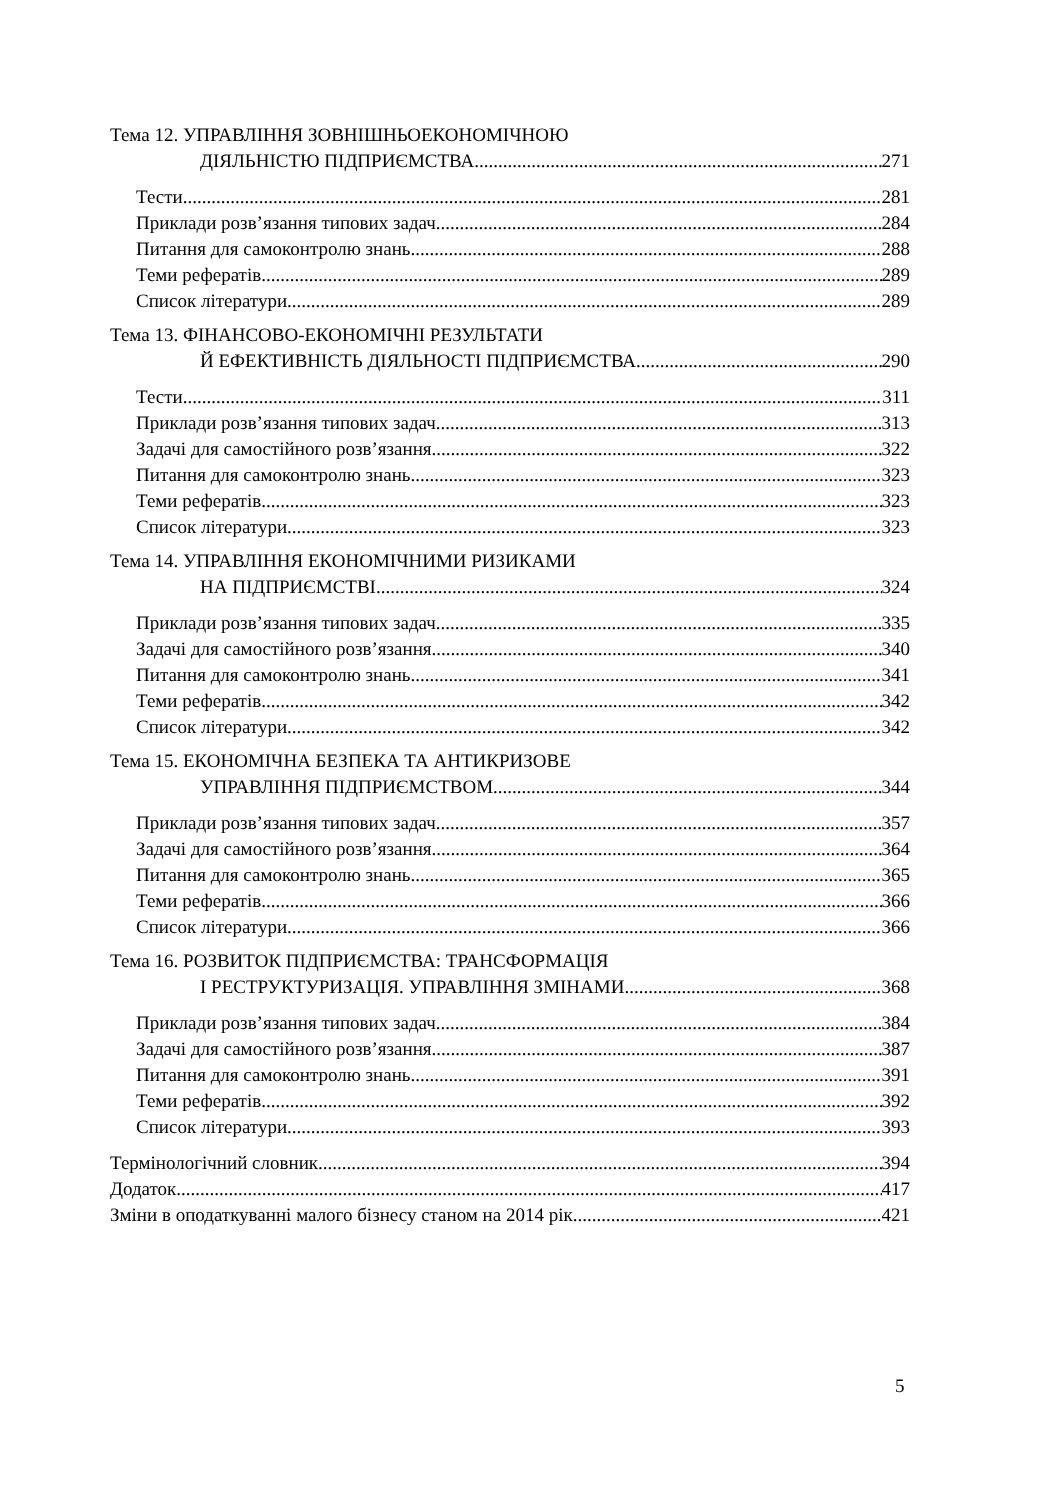Тема 12. УПРАВЛІННЯ ЗОВНІШНЬОЕКОНОМІЧНОЮ
ДІЯЛЬНІСТЮ ПІДПРИЄМСТВА 271
Тести 281
Приклади розв’язання типових задач 284
Питання для самоконтролю знань 288
Теми рефератів 289
Список літератури 289
Тема 13. ФІНАНСОВО-ЕКОНОМІЧНІ РЕЗУЛЬТАТИ
Й ЕФЕКТИВНІСТЬ ДІЯЛЬНОСТІ ПІДПРИЄМСТВА 290
Тести 311
Приклади розв’язання типових задач 313
Задачі для самостійного розв’язання 322
Питання для самоконтролю знань 323
Теми рефератів 323
Список літератури 323
Тема 14. УПРАВЛІННЯ ЕКОНОМІЧНИМИ РИЗИКАМИ
НА ПІДПРИЄМСТВІ 324
Приклади розв’язання типових задач 335
Задачі для самостійного розв’язання 340
Питання для самоконтролю знань 341
Теми рефератів 342
Список літератури 342
Тема 15. ЕКОНОМІЧНА БЕЗПЕКА ТА АНТИКРИЗОВЕ
УПРАВЛІННЯ ПІДПРИЄМСТВОМ 344
Приклади розв’язання типових задач 357
Задачі для самостійного розв’язання 364
Питання для самоконтролю знань 365
Теми рефератів 366
Список літератури 366
Тема 16. РОЗВИТОК ПІДПРИЄМСТВА: ТРАНСФОРМАЦІЯ
І РЕСТРУКТУРИЗАЦІЯ. УПРАВЛІННЯ ЗМІНАМИ 368
Приклади розв’язання типових задач 384
Задачі для самостійного розв’язання 387
Питання для самоконтролю знань 391
Теми рефератів 392
Список літератури 393
Термінологічний словник 394
Додаток 417
Зміни в оподаткуванні малого бізнесу станом на 2014 рік 421
5